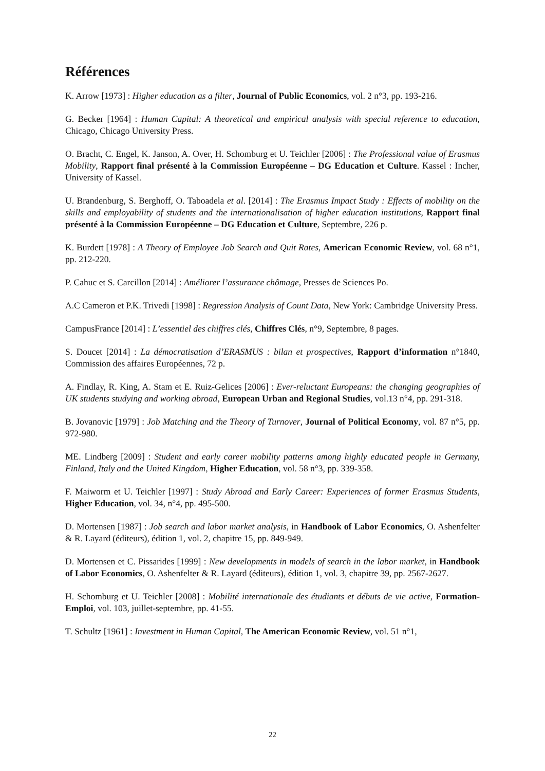Références
K. Arrow [1973] : Higher education as a filter, Journal of Public Economics, vol. 2 n°3, pp. 193-216.
G. Becker [1964] : Human Capital: A theoretical and empirical analysis with special reference to education, Chicago, Chicago University Press.
O. Bracht, C. Engel, K. Janson, A. Over, H. Schomburg et U. Teichler [2006] : The Professional value of Erasmus Mobility, Rapport final présenté à la Commission Européenne – DG Education et Culture. Kassel : Incher, University of Kassel.
U. Brandenburg, S. Berghoff, O. Taboadela et al. [2014] : The Erasmus Impact Study : Effects of mobility on the skills and employability of students and the internationalisation of higher education institutions, Rapport final présenté à la Commission Européenne – DG Education et Culture, Septembre, 226 p.
K. Burdett [1978] : A Theory of Employee Job Search and Quit Rates, American Economic Review, vol. 68 n°1, pp. 212-220.
P. Cahuc et S. Carcillon [2014] : Améliorer l’assurance chômage, Presses de Sciences Po.
A.C Cameron et P.K. Trivedi [1998] : Regression Analysis of Count Data, New York: Cambridge University Press.
CampusFrance [2014] : L’essentiel des chiffres clés, Chiffres Clés, n°9, Septembre, 8 pages.
S. Doucet [2014] : La démocratisation d’ERASMUS : bilan et prospectives, Rapport d’information n°1840, Commission des affaires Européennes, 72 p.
A. Findlay, R. King, A. Stam et E. Ruiz-Gelices [2006] : Ever-reluctant Europeans: the changing geographies of UK students studying and working abroad, European Urban and Regional Studies, vol.13 n°4, pp. 291-318.
B. Jovanovic [1979] : Job Matching and the Theory of Turnover, Journal of Political Economy, vol. 87 n°5, pp. 972-980.
ME. Lindberg [2009] : Student and early career mobility patterns among highly educated people in Germany, Finland, Italy and the United Kingdom, Higher Education, vol. 58 n°3, pp. 339-358.
F. Maiworm et U. Teichler [1997] : Study Abroad and Early Career: Experiences of former Erasmus Students, Higher Education, vol. 34, n°4, pp. 495-500.
D. Mortensen [1987] : Job search and labor market analysis, in Handbook of Labor Economics, O. Ashenfelter & R. Layard (éditeurs), édition 1, vol. 2, chapitre 15, pp. 849-949.
D. Mortensen et C. Pissarides [1999] : New developments in models of search in the labor market, in Handbook of Labor Economics, O. Ashenfelter & R. Layard (éditeurs), édition 1, vol. 3, chapitre 39, pp. 2567-2627.
H. Schomburg et U. Teichler [2008] : Mobilité internationale des étudiants et débuts de vie active, Formation-Emploi, vol. 103, juillet-septembre, pp. 41-55.
T. Schultz [1961] : Investment in Human Capital, The American Economic Review, vol. 51 n°1,
22